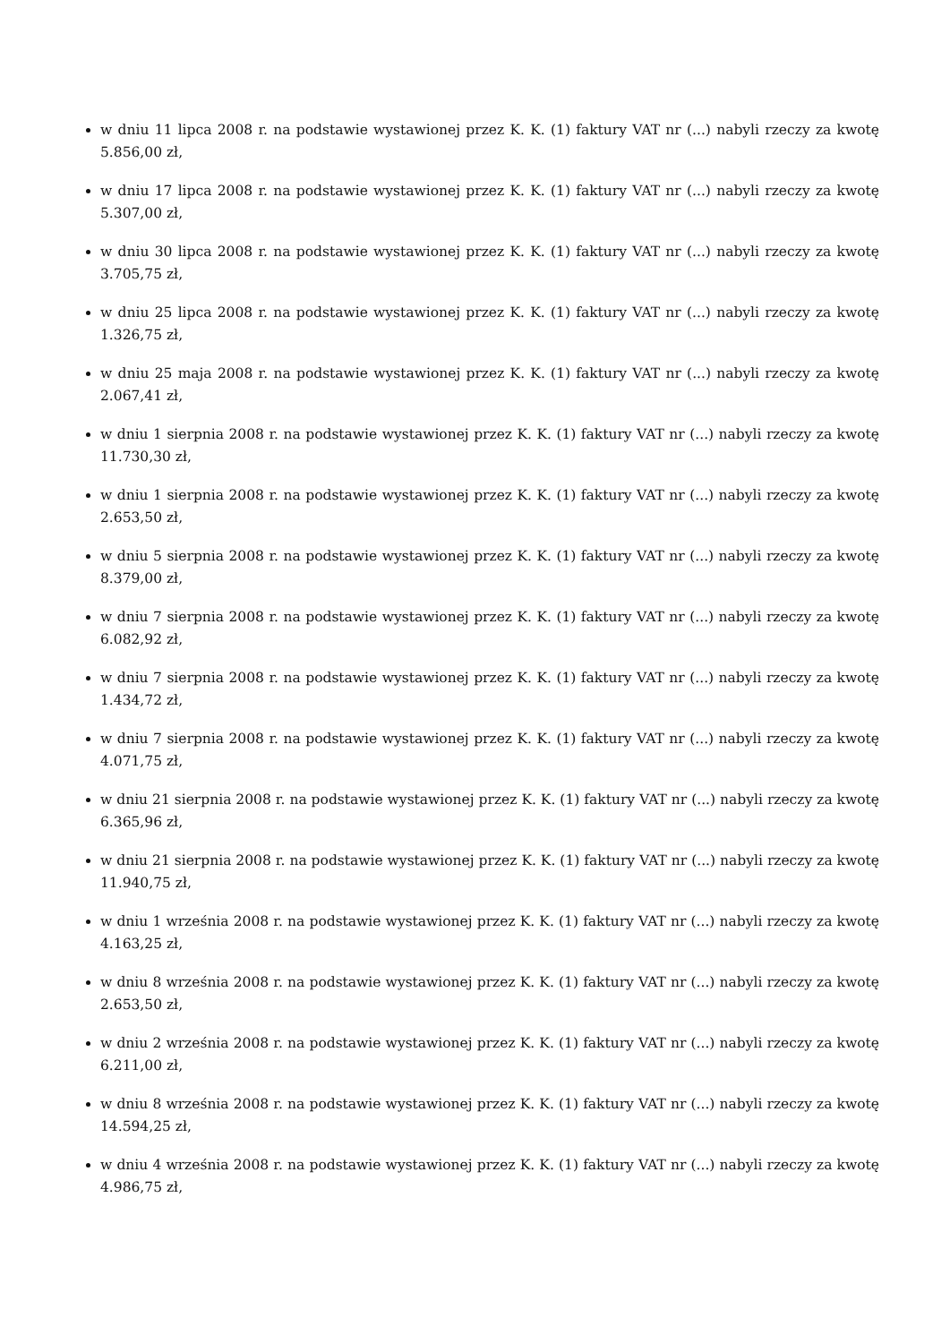w dniu 11 lipca 2008 r. na podstawie wystawionej przez K. K. (1) faktury VAT nr (...) nabyli rzeczy za kwotę 5.856,00 zł,
w dniu 17 lipca 2008 r. na podstawie wystawionej przez K. K. (1) faktury VAT nr (...) nabyli rzeczy za kwotę 5.307,00 zł,
w dniu 30 lipca 2008 r. na podstawie wystawionej przez K. K. (1) faktury VAT nr (...) nabyli rzeczy za kwotę 3.705,75 zł,
w dniu 25 lipca 2008 r. na podstawie wystawionej przez K. K. (1) faktury VAT nr (...) nabyli rzeczy za kwotę 1.326,75 zł,
w dniu 25 maja 2008 r. na podstawie wystawionej przez K. K. (1) faktury VAT nr (...) nabyli rzeczy za kwotę 2.067,41 zł,
w dniu 1 sierpnia 2008 r. na podstawie wystawionej przez K. K. (1) faktury VAT nr (...) nabyli rzeczy za kwotę 11.730,30 zł,
w dniu 1 sierpnia 2008 r. na podstawie wystawionej przez K. K. (1) faktury VAT nr (...) nabyli rzeczy za kwotę 2.653,50 zł,
w dniu 5 sierpnia 2008 r. na podstawie wystawionej przez K. K. (1) faktury VAT nr (...) nabyli rzeczy za kwotę 8.379,00 zł,
w dniu 7 sierpnia 2008 r. na podstawie wystawionej przez K. K. (1) faktury VAT nr (...) nabyli rzeczy za kwotę 6.082,92 zł,
w dniu 7 sierpnia 2008 r. na podstawie wystawionej przez K. K. (1) faktury VAT nr (...) nabyli rzeczy za kwotę 1.434,72 zł,
w dniu 7 sierpnia 2008 r. na podstawie wystawionej przez K. K. (1) faktury VAT nr (...) nabyli rzeczy za kwotę 4.071,75 zł,
w dniu 21 sierpnia 2008 r. na podstawie wystawionej przez K. K. (1) faktury VAT nr (...) nabyli rzeczy za kwotę 6.365,96 zł,
w dniu 21 sierpnia 2008 r. na podstawie wystawionej przez K. K. (1) faktury VAT nr (...) nabyli rzeczy za kwotę 11.940,75 zł,
w dniu 1 września 2008 r. na podstawie wystawionej przez K. K. (1) faktury VAT nr (...) nabyli rzeczy za kwotę 4.163,25 zł,
w dniu 8 września 2008 r. na podstawie wystawionej przez K. K. (1) faktury VAT nr (...) nabyli rzeczy za kwotę 2.653,50 zł,
w dniu 2 września 2008 r. na podstawie wystawionej przez K. K. (1) faktury VAT nr (...) nabyli rzeczy za kwotę 6.211,00 zł,
w dniu 8 września 2008 r. na podstawie wystawionej przez K. K. (1) faktury VAT nr (...) nabyli rzeczy za kwotę 14.594,25 zł,
w dniu 4 września 2008 r. na podstawie wystawionej przez K. K. (1) faktury VAT nr (...) nabyli rzeczy za kwotę 4.986,75 zł,